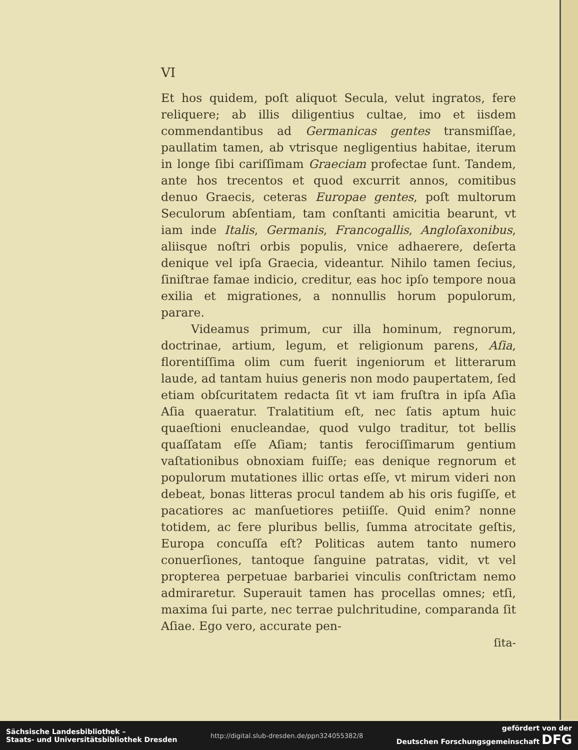VI
Et hos quidem, poſt aliquot Secula, velut ingratos, fere reliquere; ab illis diligentius cultae, imo et iisdem commendantibus ad Germanicas gentes transmiſſae, paullatim tamen, ab vtrisque negligentius habitae, iterum in longe ſibi cariſſimam Graeciam profectae ſunt. Tandem, ante hos trecentos et quod excurrit annos, comitibus denuo Graecis, ceteras Europae gentes, poſt multorum Seculorum abſentiam, tam conſtanti amicitia bearunt, vt iam inde Italis, Germanis, Francogallis, Angloſaxonibus, aliisque noſtri orbis populis, vnice adhaerere, deſerta denique vel ipſa Graecia, videantur. Nihilo tamen ſecius, ſiniſtrae famae indicio, creditur, eas hoc ipſo tempore noua exilia et migrationes, a nonnullis horum populorum, parare.
Videamus primum, cur illa hominum, regnorum, doctrinae, artium, legum, et religionum parens, Aſia, florentiſſima olim cum fuerit ingeniorum et litterarum laude, ad tantam huius generis non modo paupertatem, ſed etiam obſcuritatem redacta ſit vt iam fruſtra in ipſa Aſia Aſia quaeratur. Tralatitium eſt, nec ſatis aptum huic quaeſtioni enucleandae, quod vulgo traditur, tot bellis quaſſatam eſſe Aſiam; tantis ferociſſimarum gentium vaſtationibus obnoxiam fuiſſe; eas denique regnorum et populorum mutationes illic ortas eſſe, vt mirum videri non debeat, bonas litteras procul tandem ab his oris fugiſſe, et pacatiores ac manſuetiores petiiſſe. Quid enim? nonne totidem, ac fere pluribus bellis, ſumma atrocitate geſtis, Europa concuſſa eſt? Politicas autem tanto numero conuerſiones, tantoque ſanguine patratas, vidit, vt vel propterea perpetuae barbariei vinculis conſtrictam nemo admiraretur. Superauit tamen has procellas omnes; etſi, maxima ſui parte, nec terrae pulchritudine, comparanda ſit Aſiae. Ego vero, accurate pen-
ſita-
Sächsische Landesbibliothek –
Staats- und Universitätsbibliothek Dresden
http://digital.slub-dresden.de/ppn324055382/8
gefördert von der
Deutschen Forschungsgemeinschaft DFG